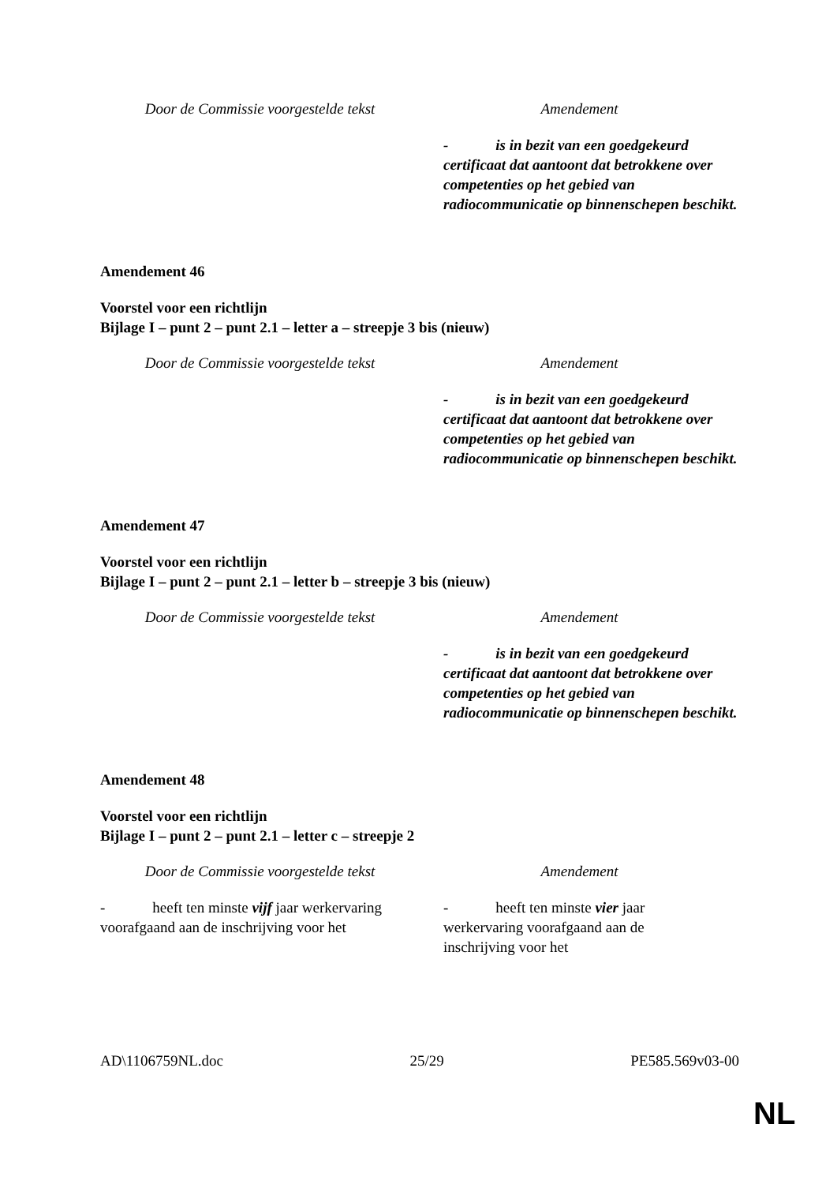| Door de Commissie voorgestelde tekst | Amendement |
| --- | --- |
| | - is in bezit van een goedgekeurd certificaat dat aantoont dat betrokkene over competenties op het gebied van radiocommunicatie op binnenschepen beschikt. |
Amendement 46
Voorstel voor een richtlijn
Bijlage I – punt 2 – punt 2.1 – letter a – streepje 3 bis (nieuw)
| Door de Commissie voorgestelde tekst | Amendement |
| --- | --- |
| | - is in bezit van een goedgekeurd certificaat dat aantoont dat betrokkene over competenties op het gebied van radiocommunicatie op binnenschepen beschikt. |
Amendement 47
Voorstel voor een richtlijn
Bijlage I – punt 2 – punt 2.1 – letter b – streepje 3 bis (nieuw)
| Door de Commissie voorgestelde tekst | Amendement |
| --- | --- |
| | - is in bezit van een goedgekeurd certificaat dat aantoont dat betrokkene over competenties op het gebied van radiocommunicatie op binnenschepen beschikt. |
Amendement 48
Voorstel voor een richtlijn
Bijlage I – punt 2 – punt 2.1 – letter c – streepje 2
| Door de Commissie voorgestelde tekst | Amendement |
| --- | --- |
| - heeft ten minste vijf jaar werkervaring voorafgaand aan de inschrijving voor het | - heeft ten minste vier jaar werkervaring voorafgaand aan de inschrijving voor het |
AD\1106759NL.doc 25/29 PE585.569v03-00
NL